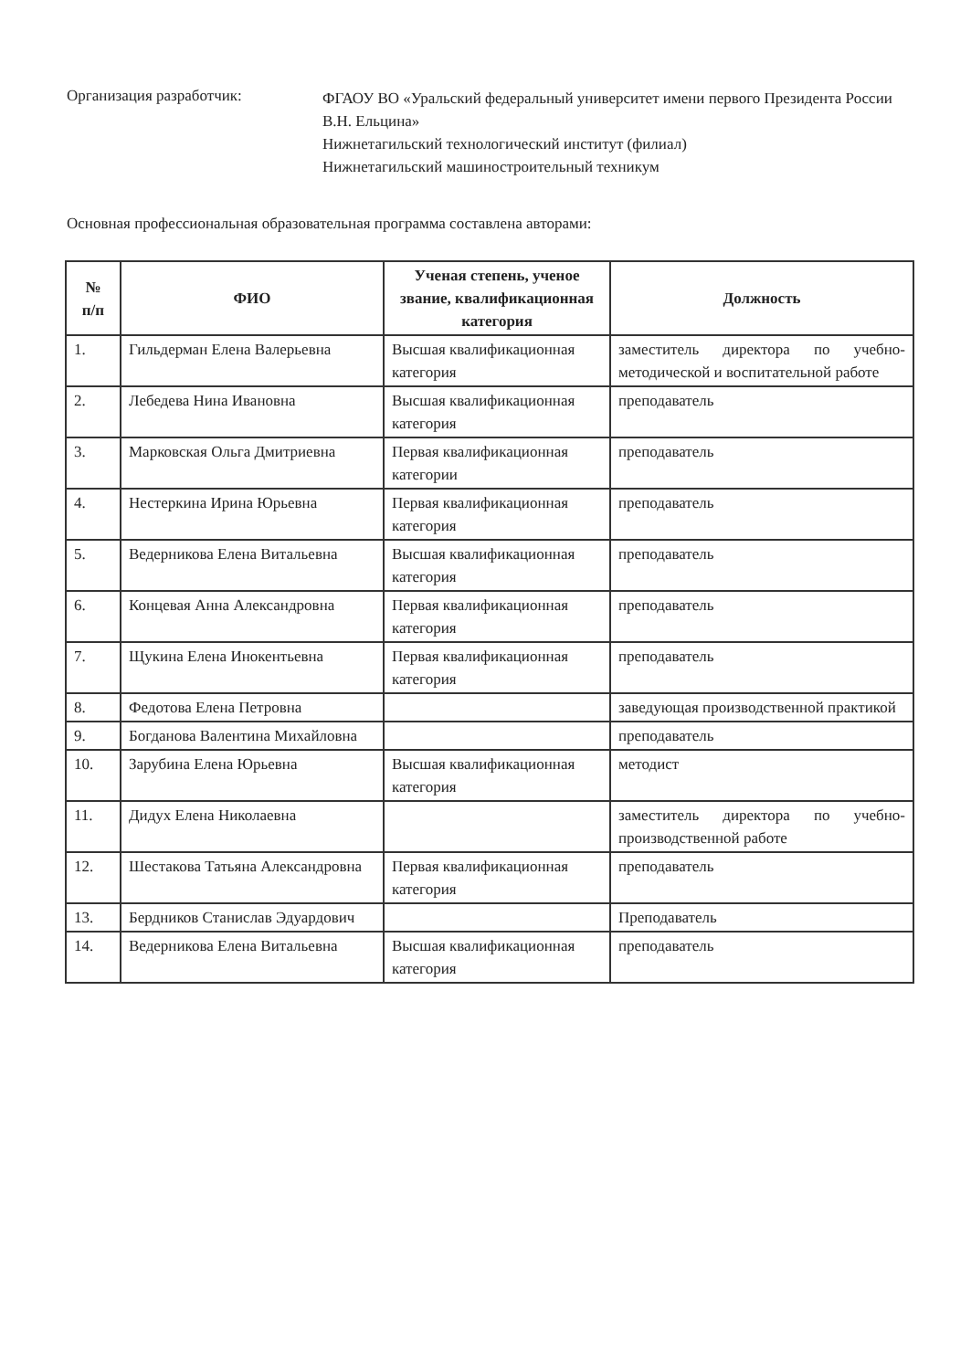Организация разработчик:
ФГАОУ ВО «Уральский федеральный университет имени первого Президента России В.Н. Ельцина»
Нижнетагильский технологический институт (филиал)
Нижнетагильский машиностроительный техникум
Основная профессиональная образовательная программа составлена авторами:
| № п/п | ФИО | Ученая степень, ученое звание, квалификационная категория | Должность |
| --- | --- | --- | --- |
| 1. | Гильдерман Елена Валерьевна | Высшая квалификационная категория | заместитель директора по учебно-методической и воспитательной работе |
| 2. | Лебедева Нина Ивановна | Высшая квалификационная категория | преподаватель |
| 3. | Марковская Ольга Дмитриевна | Первая квалификационная категории | преподаватель |
| 4. | Нестеркина Ирина Юрьевна | Первая квалификационная категория | преподаватель |
| 5. | Ведерникова Елена Витальевна | Высшая квалификационная категория | преподаватель |
| 6. | Концевая Анна Александровна | Первая квалификационная категория | преподаватель |
| 7. | Щукина Елена Инокентьевна | Первая квалификационная категория | преподаватель |
| 8. | Федотова Елена Петровна | | заведующая производственной практикой |
| 9. | Богданова Валентина Михайловна | | преподаватель |
| 10. | Зарубина Елена Юрьевна | Высшая квалификационная категория | методист |
| 11. | Дидух Елена Николаевна | | заместитель директора по учебно-производственной работе |
| 12. | Шестакова Татьяна Александровна | Первая квалификационная категория | преподаватель |
| 13. | Бердников Станислав Эдуардович | | Преподаватель |
| 14. | Ведерникова Елена Витальевна | Высшая квалификационная категория | преподаватель |